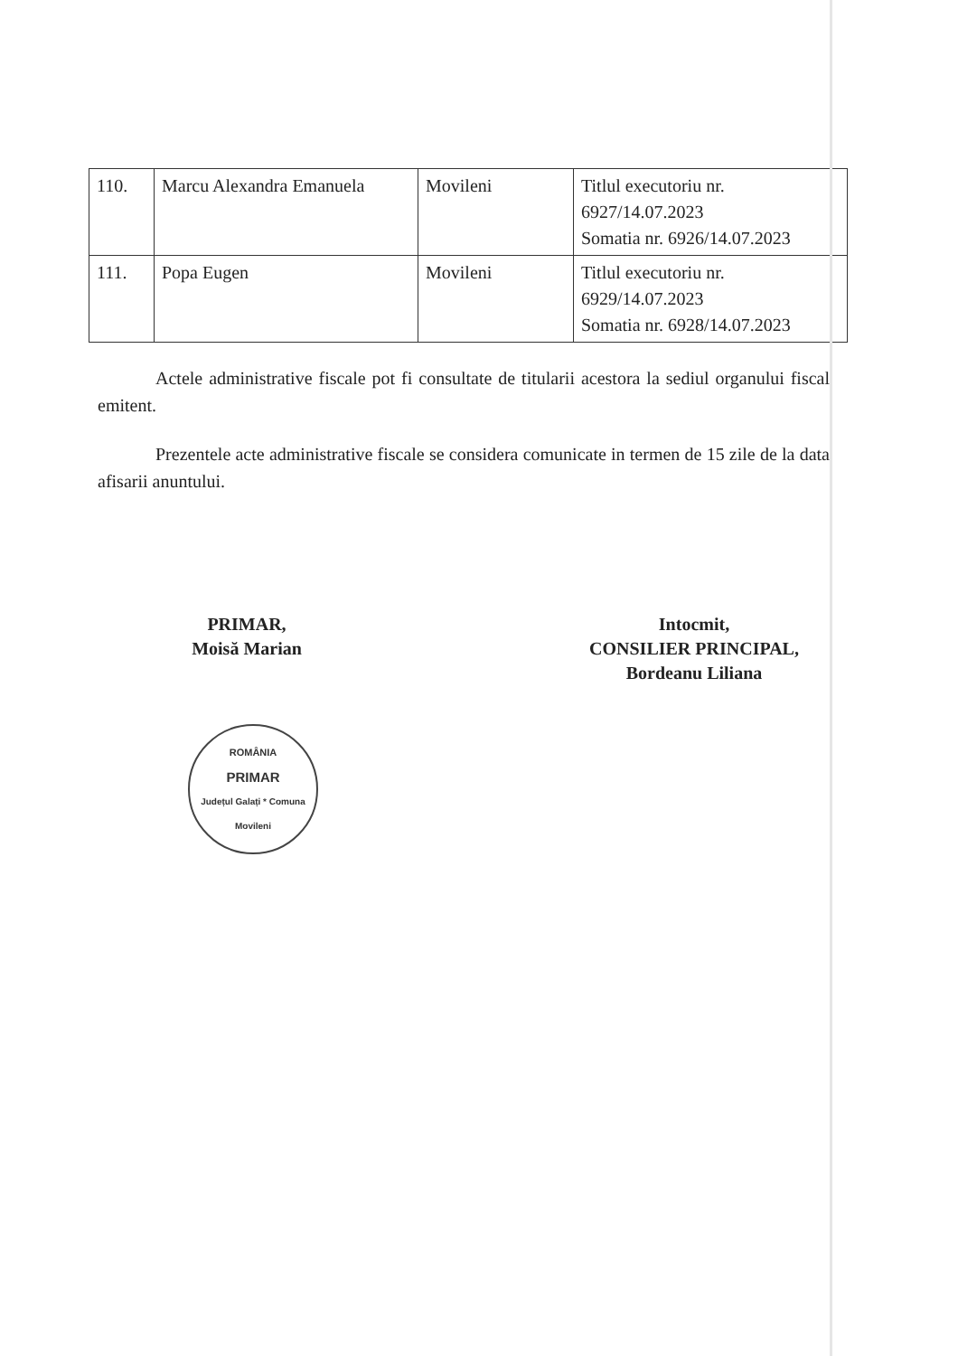| 110. | Marcu Alexandra Emanuela | Movileni | Titlul executoriu nr. 6927/14.07.2023 Somatia nr. 6926/14.07.2023 |
| 111. | Popa Eugen | Movileni | Titlul executoriu nr. 6929/14.07.2023 Somatia nr. 6928/14.07.2023 |
Actele administrative fiscale pot fi consultate de titularii acestora la sediul organului fiscal emitent.
Prezentele acte administrative fiscale se considera comunicate in termen de 15 zile de la data afisarii anuntului.
PRIMAR,
Moisă Marian
ROMÂNIA
PRIMAR
Județul Galați * Comuna Movileni
Intocmit,
CONSILIER PRINCIPAL,
Bordeanu Liliana